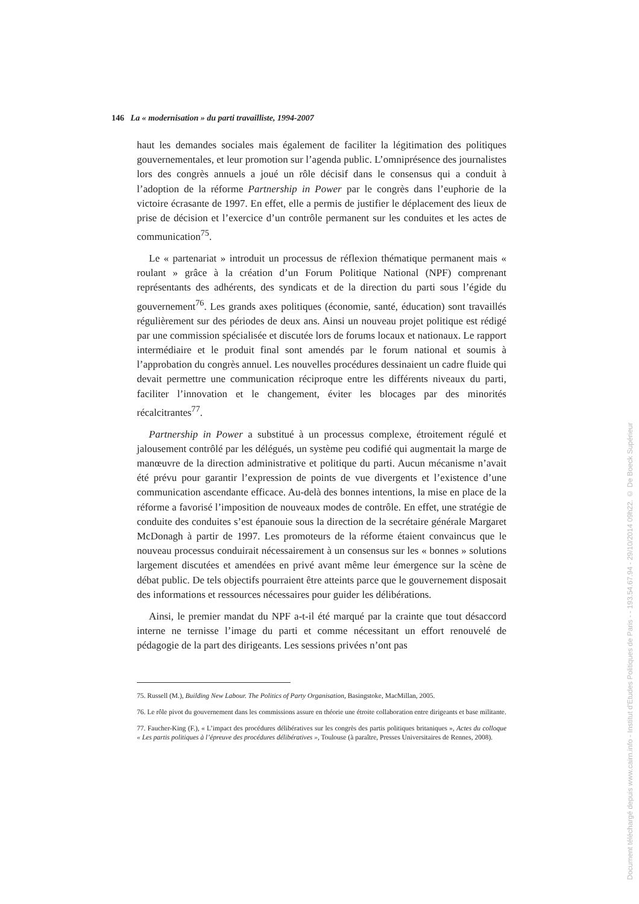146 La « modernisation » du parti travailliste, 1994-2007
haut les demandes sociales mais également de faciliter la légitimation des politiques gouvernementales, et leur promotion sur l’agenda public. L’omniprésence des journalistes lors des congrès annuels a joué un rôle décisif dans le consensus qui a conduit à l’adoption de la réforme Partnership in Power par le congrès dans l’euphorie de la victoire écrasante de 1997. En effet, elle a permis de justifier le déplacement des lieux de prise de décision et l’exercice d’un contrôle permanent sur les conduites et les actes de communication<sup>75</sup>.
Le « partenariat » introduit un processus de réflexion thématique permanent mais « roulant » grâce à la création d’un Forum Politique National (NPF) comprenant représentants des adhérents, des syndicats et de la direction du parti sous l’égide du gouvernement<sup>76</sup>. Les grands axes politiques (économie, santé, éducation) sont travaillés régulièrement sur des périodes de deux ans. Ainsi un nouveau projet politique est rédigé par une commission spécialisée et discutée lors de forums locaux et nationaux. Le rapport intermédiaire et le produit final sont amendés par le forum national et soumis à l’approbation du congrès annuel. Les nouvelles procédures dessinaient un cadre fluide qui devait permettre une communication réciproque entre les différents niveaux du parti, faciliter l’innovation et le changement, éviter les blocages par des minorités récalcitrantes<sup>77</sup>.
Partnership in Power a substitué à un processus complexe, étroitement régulé et jalousement contrôlé par les délégués, un système peu codifié qui augmentait la marge de manœuvre de la direction administrative et politique du parti. Aucun mécanisme n’avait été prévu pour garantir l’expression de points de vue divergents et l’existence d’une communication ascendante efficace. Au-delà des bonnes intentions, la mise en place de la réforme a favorisé l’imposition de nouveaux modes de contrôle. En effet, une stratégie de conduite des conduites s’est épanouie sous la direction de la secrétaire générale Margaret McDonagh à partir de 1997. Les promoteurs de la réforme étaient convaincus que le nouveau processus conduirait nécessairement à un consensus sur les « bonnes » solutions largement discutées et amendées en privé avant même leur émergence sur la scène de débat public. De tels objectifs pourraient être atteints parce que le gouvernement disposait des informations et ressources nécessaires pour guider les délibérations.
Ainsi, le premier mandat du NPF a-t-il été marqué par la crainte que tout désaccord interne ne ternisse l’image du parti et comme nécessitant un effort renouvelé de pédagogie de la part des dirigeants. Les sessions privées n’ont pas
75. Russell (M.), Building New Labour. The Politics of Party Organisation, Basingstoke, MacMillan, 2005.
76. Le rôle pivot du gouvernement dans les commissions assure en théorie une étroite collaboration entre dirigeants et base militante.
77. Faucher-King (F.), « L’impact des procédures délibératives sur les congrès des partis politiques britaniques », Actes du colloque « Les partis politiques à l’épreuve des procédures délibératives », Toulouse (à paraître, Presses Universitaires de Rennes, 2008).
Document téléchargé depuis www.cairn.info - Institut d'Etudes Politiques de Paris - - 193.54.67.94 - 29/10/2014 09h22. © De Boeck Supérieur